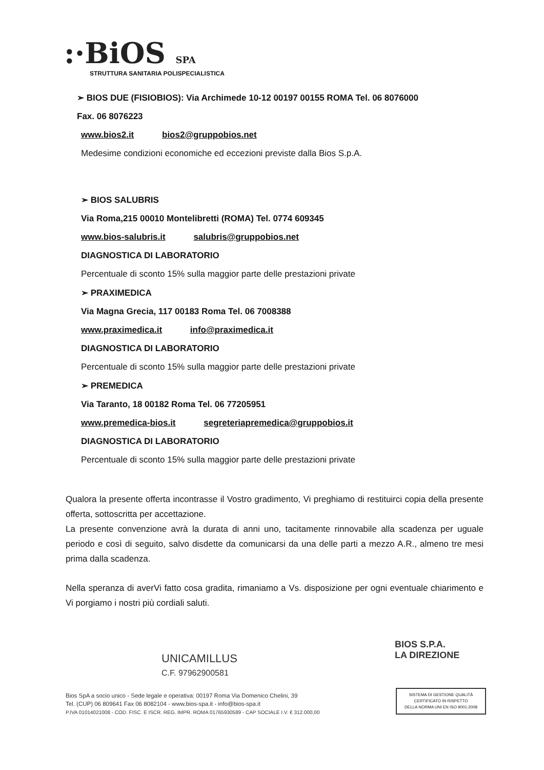:·BiOS SPA
STRUTTURA SANITARIA POLISPECIALISTICA
➢ BIOS DUE (FISIOBIOS): Via Archimede 10-12 00197 00155 ROMA Tel. 06 8076000
Fax. 06 8076223
www.bios2.it bios2@gruppobios.net
Medesime condizioni economiche ed eccezioni previste dalla Bios S.p.A.
➢ BIOS SALUBRIS
Via Roma,215 00010 Montelibretti (ROMA) Tel. 0774 609345
www.bios-salubris.it salubris@gruppobios.net
DIAGNOSTICA DI LABORATORIO
Percentuale di sconto 15% sulla maggior parte delle prestazioni private
➢ PRAXIMEDICA
Via Magna Grecia, 117 00183 Roma Tel. 06 7008388
www.praximedica.it info@praximedica.it
DIAGNOSTICA DI LABORATORIO
Percentuale di sconto 15% sulla maggior parte delle prestazioni private
➢ PREMEDICA
Via Taranto, 18 00182 Roma Tel. 06 77205951
www.premedica-bios.it segreteriapremedica@gruppobios.it
DIAGNOSTICA DI LABORATORIO
Percentuale di sconto 15% sulla maggior parte delle prestazioni private
Qualora la presente offerta incontrasse il Vostro gradimento, Vi preghiamo di restituirci copia della presente offerta, sottoscritta per accettazione.
La presente convenzione avrà la durata di anni uno, tacitamente rinnovabile alla scadenza per uguale periodo e così di seguito, salvo disdette da comunicarsi da una delle parti a mezzo A.R., almeno tre mesi prima dalla scadenza.
Nella speranza di averVi fatto cosa gradita, rimaniamo a Vs. disposizione per ogni eventuale chiarimento e Vi porgiamo i nostri più cordiali saluti.
UNICAMILLUS
C.F. 97962900581
BIOS S.P.A.
LA DIREZIONE
Bios SpA a socio unico - Sede legale e operativa: 00197 Roma Via Domenico Chelini, 39
Tel. (CUP) 06 809641 Fax 06 8082104 - www.bios-spa.it - info@bios-spa.it
P.IVA 01014021008 - COD. FISC. E ISCR. REG. IMPR. ROMA 01765930589 - CAP SOCIALE I.V. € 312.000,00
SISTEMA DI GESTIONE QUALITÀ
CERTIFICATO IN RISPETTO
DELLA NORMA UNI EN ISO 9001:2008